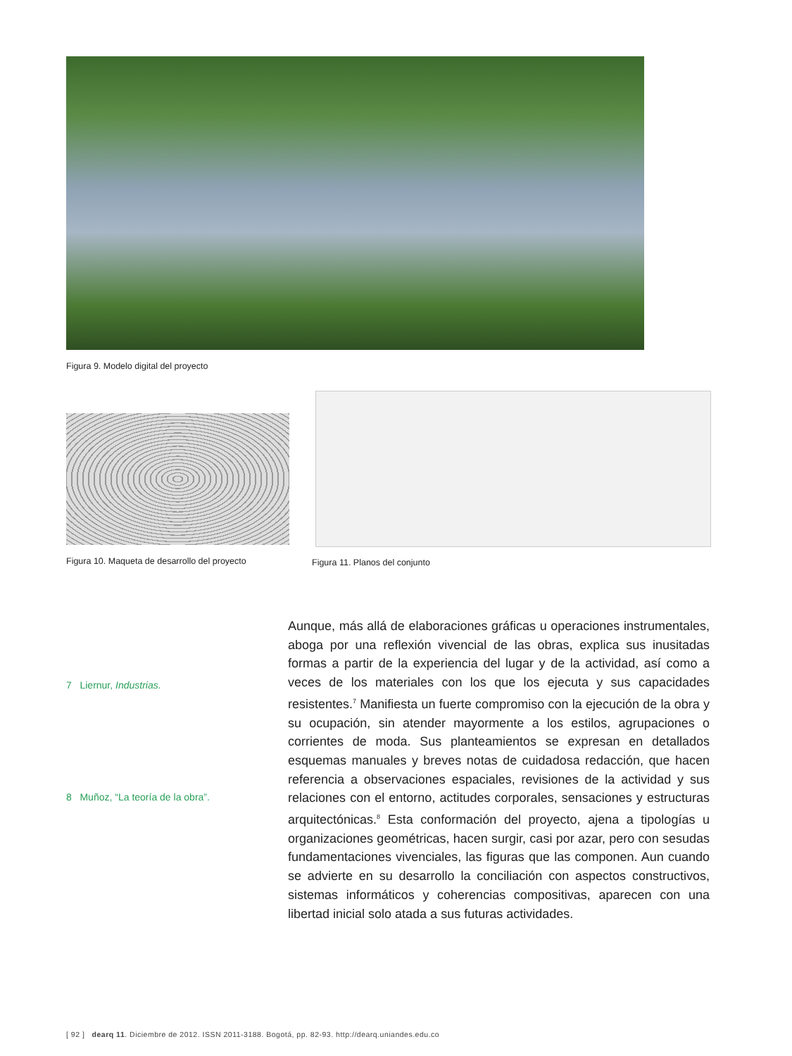Figura 9. Modelo digital del proyecto
Figura 10. Maqueta de desarrollo del proyecto
Figura 11. Planos del conjunto
7 Liernur, Industrias.
8 Muñoz, “La teoría de la obra”.
Aunque, más allá de elaboraciones gráficas u operaciones instrumentales, aboga por una reflexión vivencial de las obras, explica sus inusitadas formas a partir de la experiencia del lugar y de la actividad, así como a veces de los materiales con los que los ejecuta y sus capacidades resistentes.<sup>7</sup> Manifiesta un fuerte compromiso con la ejecución de la obra y su ocupación, sin atender mayormente a los estilos, agrupaciones o corrientes de moda. Sus planteamientos se expresan en detallados esquemas manuales y breves notas de cuidadosa redacción, que hacen referencia a observaciones espaciales, revisiones de la actividad y sus relaciones con el entorno, actitudes corporales, sensaciones y estructuras arquitectónicas.<sup>8</sup> Esta conformación del proyecto, ajena a tipologías u organizaciones geométricas, hacen surgir, casi por azar, pero con sesudas fundamentaciones vivenciales, las figuras que las componen. Aun cuando se advierte en su desarrollo la conciliación con aspectos constructivos, sistemas informáticos y coherencias compositivas, aparecen con una libertad inicial solo atada a sus futuras actividades.
[ 92 ] dearq 11. Diciembre de 2012. ISSN 2011-3188. Bogotá, pp. 82-93. http://dearq.uniandes.edu.co